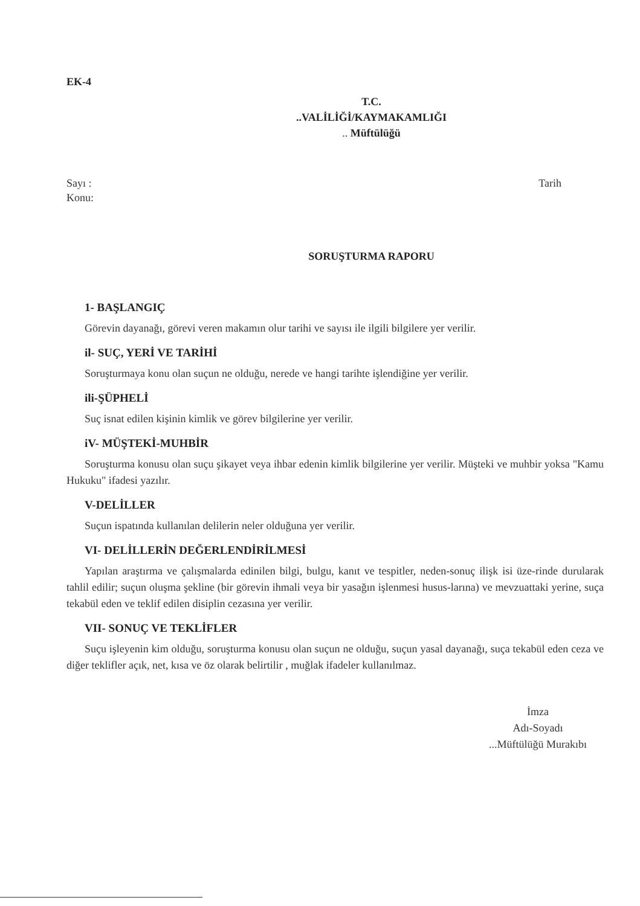EK-4
T.C.
..VALİLİĞİ/KAYMAKAMLIĞI
.. Müftülüğü
Sayı : Tarih
Konu:
SORUŞTURMA RAPORU
1- BAŞLANGIÇ
Görevin dayanağı, görevi veren makamın olur tarihi ve sayısı ile ilgili bilgilere yer verilir.
il- SUÇ, YERİ VE TARİHİ
Soruşturmaya konu olan suçun ne olduğu, nerede ve hangi tarihte işlendiğine yer verilir.
ili-ŞÜPHELİ
Suç isnat edilen kişinin kimlik ve görev bilgilerine yer verilir.
iV- MÜŞTEKİ-MUHBİR
Soruşturma konusu olan suçu şikayet veya ihbar edenin kimlik bilgilerine yer verilir. Müşteki ve muhbir yoksa "Kamu Hukuku" ifadesi yazılır.
V-DELİLLER
Suçun ispatında kullanılan delilerin neler olduğuna yer verilir.
VI- DELİLLERİN DEĞERLENDİRİLMESİ
Yapılan araştırma ve çalışmalarda edinilen bilgi, bulgu, kanıt ve tespitler, neden-sonuç ilişk isi üze-rinde durularak tahlil edilir; suçun oluşma şekline (bir görevin ihmali veya bir yasağın işlenmesi husus-larına) ve mevzuattaki yerine, suça tekabül eden ve teklif edilen disiplin cezasına yer verilir.
VII- SONUÇ VE TEKLİFLER
Suçu işleyenin kim olduğu, soruşturma konusu olan suçun ne olduğu, suçun yasal dayanağı, suça tekabül eden ceza ve diğer teklifler açık, net, kısa ve öz olarak belirtilir , muğlak ifadeler kullanılmaz.
İmza
Adı-Soyadı
...Müftülüğü Murakıbı